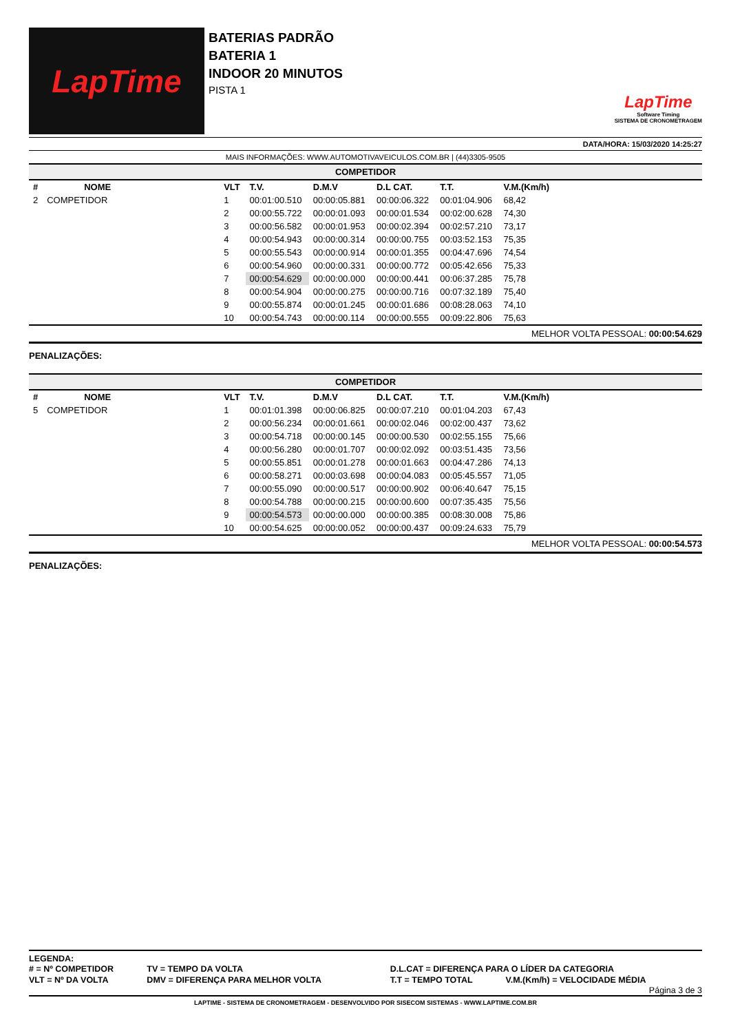LapTime
BATERIAS PADRÃO
BATERIA 1
INDOOR 20 MINUTOS
PISTA 1
LapTime
Software Timing
SISTEMA DE CRONOMETRAGEM
DATA/HORA: 15/03/2020 14:25:27
MAIS INFORMAÇÕES: WWW.AUTOMOTIVAVEICULOS.COM.BR | (44)3305-9505
| COMPETIDOR | | | | | | | | | |
| --- | --- | --- | --- | --- | --- | --- | --- | --- | --- |
| # | NOME | | VLT | T.V. | D.M.V | D.L CAT. | T.T. | V.M.(Km/h) | |
| 2 | COMPETIDOR | | 1 | 00:01:00.510 | 00:00:05.881 | 00:00:06.322 | 00:01:04.906 | 68,42 | |
| | | | 2 | 00:00:55.722 | 00:00:01.093 | 00:00:01.534 | 00:02:00.628 | 74,30 | |
| | | | 3 | 00:00:56.582 | 00:00:01.953 | 00:00:02.394 | 00:02:57.210 | 73,17 | |
| | | | 4 | 00:00:54.943 | 00:00:00.314 | 00:00:00.755 | 00:03:52.153 | 75,35 | |
| | | | 5 | 00:00:55.543 | 00:00:00.914 | 00:00:01.355 | 00:04:47.696 | 74,54 | |
| | | | 6 | 00:00:54.960 | 00:00:00.331 | 00:00:00.772 | 00:05:42.656 | 75,33 | |
| | | | 7 | 00:00:54.629 | 00:00:00.000 | 00:00:00.441 | 00:06:37.285 | 75,78 | |
| | | | 8 | 00:00:54.904 | 00:00:00.275 | 00:00:00.716 | 00:07:32.189 | 75,40 | |
| | | | 9 | 00:00:55.874 | 00:00:01.245 | 00:00:01.686 | 00:08:28.063 | 74,10 | |
| | | | 10 | 00:00:54.743 | 00:00:00.114 | 00:00:00.555 | 00:09:22.806 | 75,63 | |
MELHOR VOLTA PESSOAL: 00:00:54.629
PENALIZAÇÕES:
| COMPETIDOR | | | | | | | | | |
| --- | --- | --- | --- | --- | --- | --- | --- | --- | --- |
| # | NOME | | VLT | T.V. | D.M.V | D.L CAT. | T.T. | V.M.(Km/h) | |
| 5 | COMPETIDOR | | 1 | 00:01:01.398 | 00:00:06.825 | 00:00:07.210 | 00:01:04.203 | 67,43 | |
| | | | 2 | 00:00:56.234 | 00:00:01.661 | 00:00:02.046 | 00:02:00.437 | 73,62 | |
| | | | 3 | 00:00:54.718 | 00:00:00.145 | 00:00:00.530 | 00:02:55.155 | 75,66 | |
| | | | 4 | 00:00:56.280 | 00:00:01.707 | 00:00:02.092 | 00:03:51.435 | 73,56 | |
| | | | 5 | 00:00:55.851 | 00:00:01.278 | 00:00:01.663 | 00:04:47.286 | 74,13 | |
| | | | 6 | 00:00:58.271 | 00:00:03.698 | 00:00:04.083 | 00:05:45.557 | 71,05 | |
| | | | 7 | 00:00:55.090 | 00:00:00.517 | 00:00:00.902 | 00:06:40.647 | 75,15 | |
| | | | 8 | 00:00:54.788 | 00:00:00.215 | 00:00:00.600 | 00:07:35.435 | 75,56 | |
| | | | 9 | 00:00:54.573 | 00:00:00.000 | 00:00:00.385 | 00:08:30.008 | 75,86 | |
| | | | 10 | 00:00:54.625 | 00:00:00.052 | 00:00:00.437 | 00:09:24.633 | 75,79 | |
MELHOR VOLTA PESSOAL: 00:00:54.573
PENALIZAÇÕES:
LEGENDA:
| # = Nº COMPETIDOR | TV = TEMPO DA VOLTA | D.L.CAT = DIFERENÇA PARA O LÍDER DA CATEGORIA | |
| VLT = Nº DA VOLTA | DMV = DIFERENÇA PARA MELHOR VOLTA | T.T = TEMPO TOTAL | V.M.(Km/h) = VELOCIDADE MÉDIA |
Página 3 de 3
LAPTIME - SISTEMA DE CRONOMETRAGEM - DESENVOLVIDO POR SISECOM SISTEMAS - WWW.LAPTIME.COM.BR